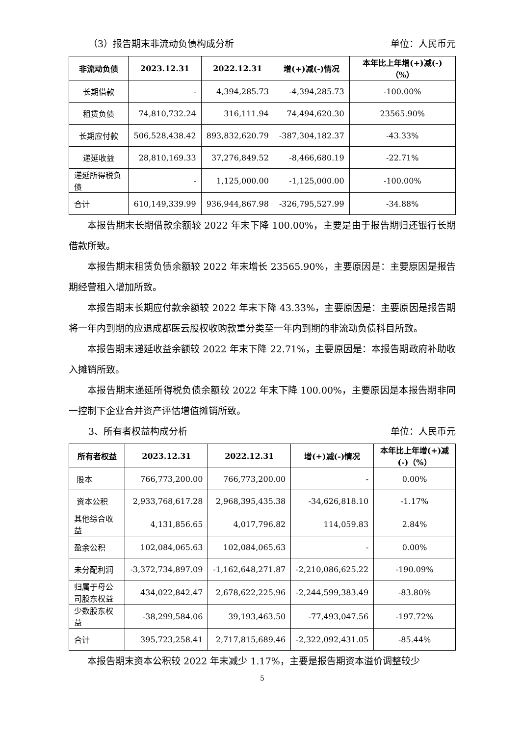（3）报告期末非流动负债构成分析 单位：人民币元
| 非流动负债 | 2023.12.31 | 2022.12.31 | 增(+)减(-)情况 | 本年比上年增(+)减(-)（%） |
| --- | --- | --- | --- | --- |
| 长期借款 | - | 4,394,285.73 | -4,394,285.73 | -100.00% |
| 租赁负债 | 74,810,732.24 | 316,111.94 | 74,494,620.30 | 23565.90% |
| 长期应付款 | 506,528,438.42 | 893,832,620.79 | -387,304,182.37 | -43.33% |
| 递延收益 | 28,810,169.33 | 37,276,849.52 | -8,466,680.19 | -22.71% |
| 递延所得税负债 | - | 1,125,000.00 | -1,125,000.00 | -100.00% |
| 合计 | 610,149,339.99 | 936,944,867.98 | -326,795,527.99 | -34.88% |
本报告期末长期借款余额较 2022 年末下降 100.00%，主要是由于报告期归还银行长期借款所致。
本报告期末租赁负债余额较 2022 年末增长 23565.90%，主要原因是：主要原因是报告期经营租入增加所致。
本报告期末长期应付款余额较 2022 年末下降 43.33%，主要原因是：主要原因是报告期将一年内到期的应退成都医云股权收购款重分类至一年内到期的非流动负债科目所致。
本报告期末递延收益余额较 2022 年末下降 22.71%，主要原因是：本报告期政府补助收入摊销所致。
本报告期末递延所得税负债余额较 2022 年末下降 100.00%，主要原因是本报告期非同一控制下企业合并资产评估增值摊销所致。
3、所有者权益构成分析 单位：人民币元
| 所有者权益 | 2023.12.31 | 2022.12.31 | 增(+)减(-)情况 | 本年比上年增(+)减(-)（%） |
| --- | --- | --- | --- | --- |
| 股本 | 766,773,200.00 | 766,773,200.00 | - | 0.00% |
| 资本公积 | 2,933,768,617.28 | 2,968,395,435.38 | -34,626,818.10 | -1.17% |
| 其他综合收益 | 4,131,856.65 | 4,017,796.82 | 114,059.83 | 2.84% |
| 盈余公积 | 102,084,065.63 | 102,084,065.63 | - | 0.00% |
| 未分配利润 | -3,372,734,897.09 | -1,162,648,271.87 | -2,210,086,625.22 | -190.09% |
| 归属于母公司股东权益 | 434,022,842.47 | 2,678,622,225.96 | -2,244,599,383.49 | -83.80% |
| 少数股东权益 | -38,299,584.06 | 39,193,463.50 | -77,493,047.56 | -197.72% |
| 合计 | 395,723,258.41 | 2,717,815,689.46 | -2,322,092,431.05 | -85.44% |
本报告期末资本公积较 2022 年末减少 1.17%，主要是报告期资本溢价调整较少
5